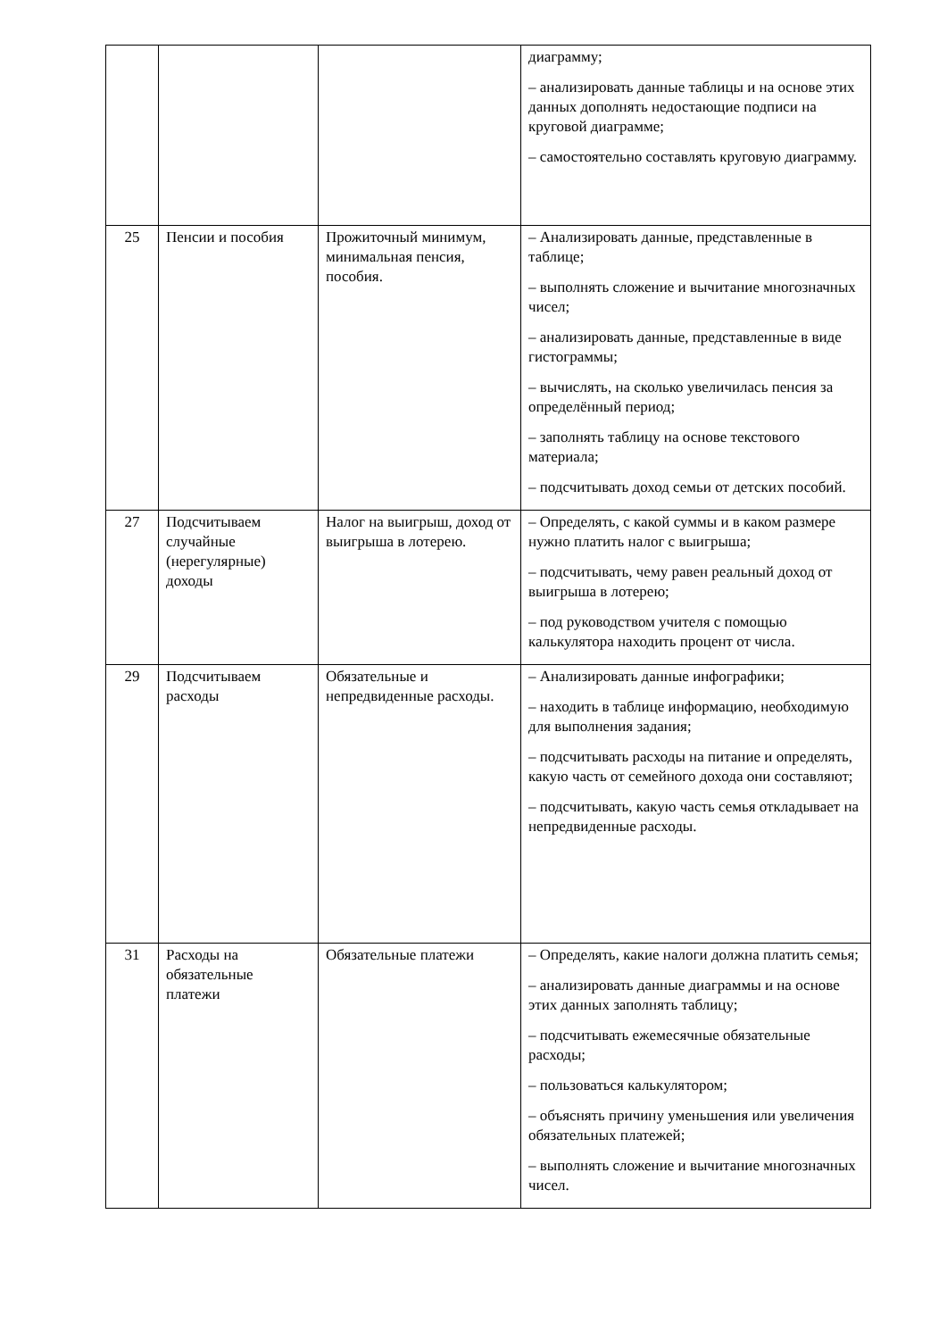| | | | диаграмму; – анализировать данные таблицы и на основе этих данных дополнять недостающие подписи на круговой диаграмме; – самостоятельно составлять круговую диаграмму. |
| 25 | Пенсии и пособия | Прожиточный минимум, минимальная пенсия, пособия. | – Анализировать данные, представленные в таблице; – выполнять сложение и вычитание многозначных чисел; – анализировать данные, представленные в виде гистограммы; – вычислять, на сколько увеличилась пенсия за определённый период; – заполнять таблицу на основе текстового материала; – подсчитывать доход семьи от детских пособий. |
| 27 | Подсчитываем случайные (нерегулярные) доходы | Налог на выигрыш, доход от выигрыша в лотерею. | – Определять, с какой суммы и в каком размере нужно платить налог с выигрыша; – подсчитывать, чему равен реальный доход от выигрыша в лотерею; – под руководством учителя с помощью калькулятора находить процент от числа. |
| 29 | Подсчитываем расходы | Обязательные и непредвиденные расходы. | – Анализировать данные инфографики; – находить в таблице информацию, необходимую для выполнения задания; – подсчитывать расходы на питание и определять, какую часть от семейного дохода они составляют; – подсчитывать, какую часть семья откладывает на непредвиденные расходы. |
| 31 | Расходы на обязательные платежи | Обязательные платежи | – Определять, какие налоги должна платить семья; – анализировать данные диаграммы и на основе этих данных заполнять таблицу; – подсчитывать ежемесячные обязательные расходы; – пользоваться калькулятором; – объяснять причину уменьшения или увеличения обязательных платежей; – выполнять сложение и вычитание многозначных чисел. |